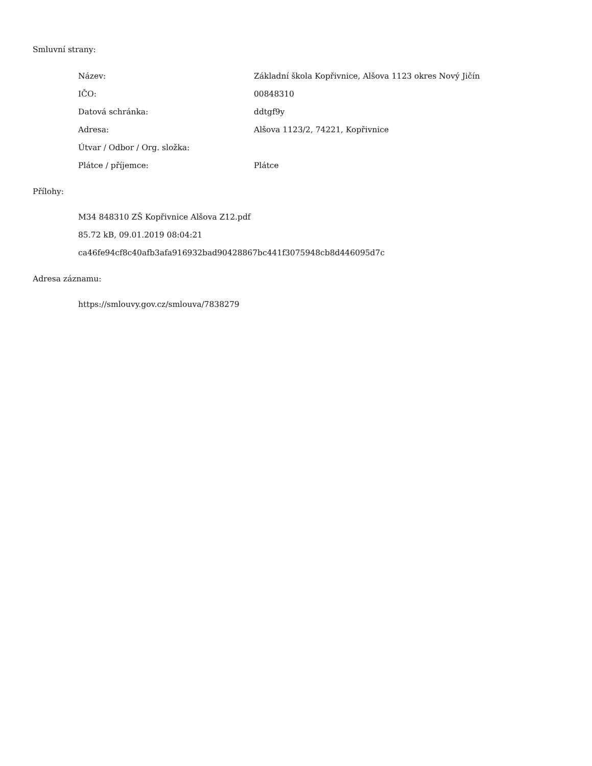Smluvní strany:
| Název: | Základní škola Kopřivnice, Alšova 1123 okres Nový Jičín |
| IČO: | 00848310 |
| Datová schránka: | ddtgf9y |
| Adresa: | Alšova 1123/2, 74221, Kopřivnice |
| Útvar / Odbor / Org. složka: | |
| Plátce / příjemce: | Plátce |
Přílohy:
M34 848310 ZŠ Kopřivnice Alšova Z12.pdf
85.72 kB, 09.01.2019 08:04:21
ca46fe94cf8c40afb3afa916932bad90428867bc441f3075948cb8d446095d7c
Adresa záznamu:
https://smlouvy.gov.cz/smlouva/7838279